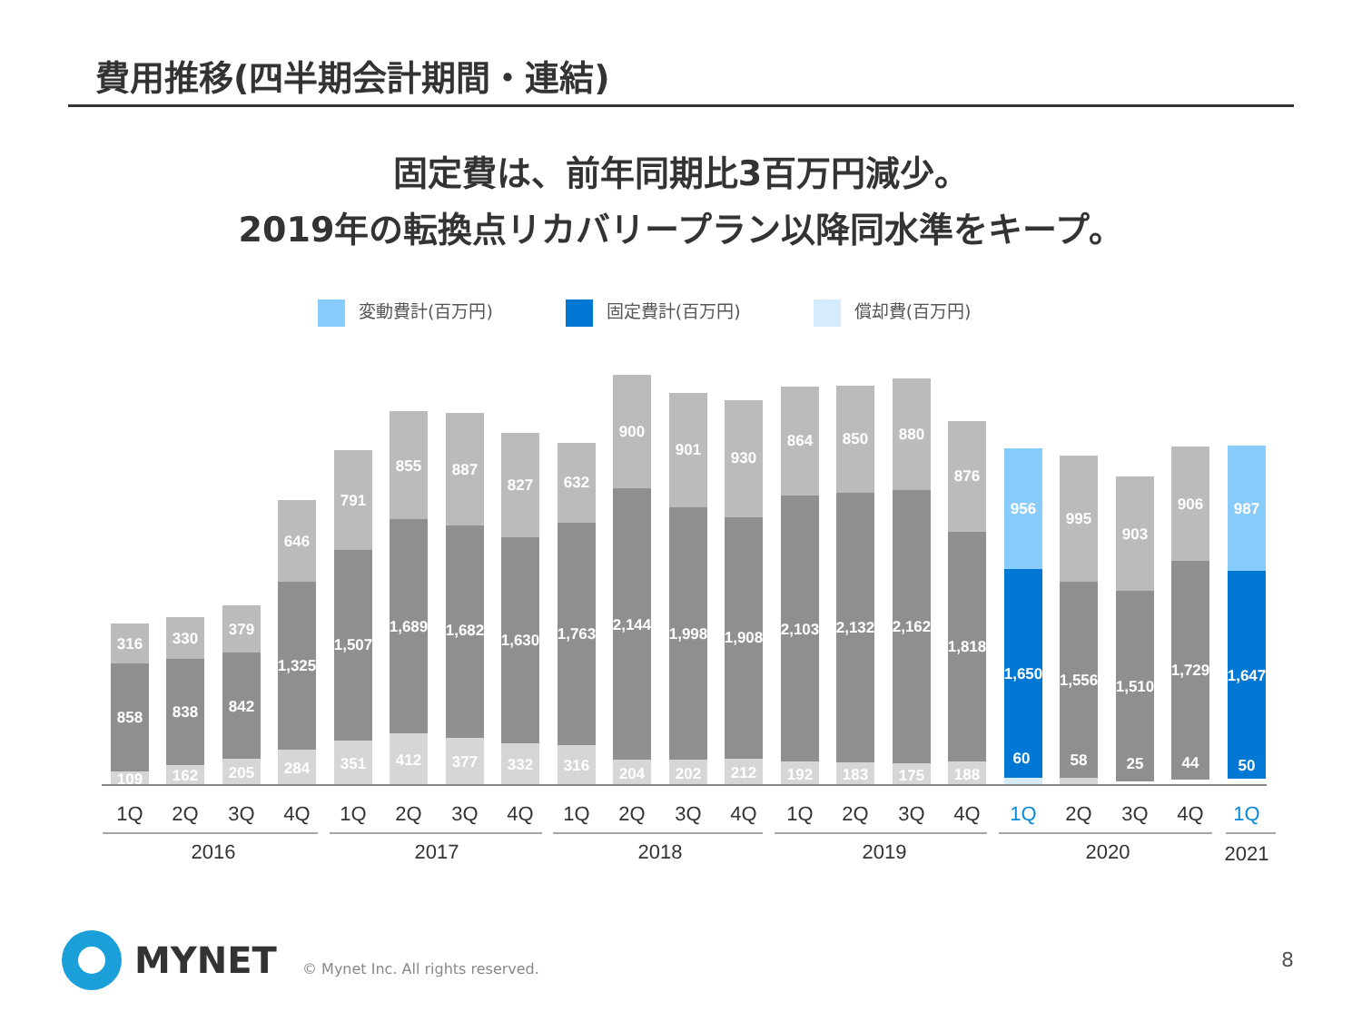費用推移(四半期会計期間・連結)
固定費は、前年同期比3百万円減少。
2019年の転換点リカバリープラン以降同水準をキープ。
変動費計(百万円) 固定費計(百万円) 償却費(百万円)
316
858
109
330
838
162
379
842
205
646
1,325
284
791
1,507
351
855
1,689
412
887
1,682
377
827
1,630
332
632
1,763
316
900
2,144
204
901
1,998
202
930
1,908
212
864
2,103
192
850
2,132
183
880
2,162
175
876
1,818
188
956
1,650
60
995
1,556
58
903
1,510
25
906
1,729
44
987
1,647
50
1Q
2Q
3Q
4Q
1Q
2Q
3Q
4Q
1Q
2Q
3Q
4Q
1Q
2Q
3Q
4Q
1Q
2Q
3Q
4Q
1Q
2016
2017
2018
2019
2020
2021
MYNET
© Mynet Inc. All rights reserved.
8